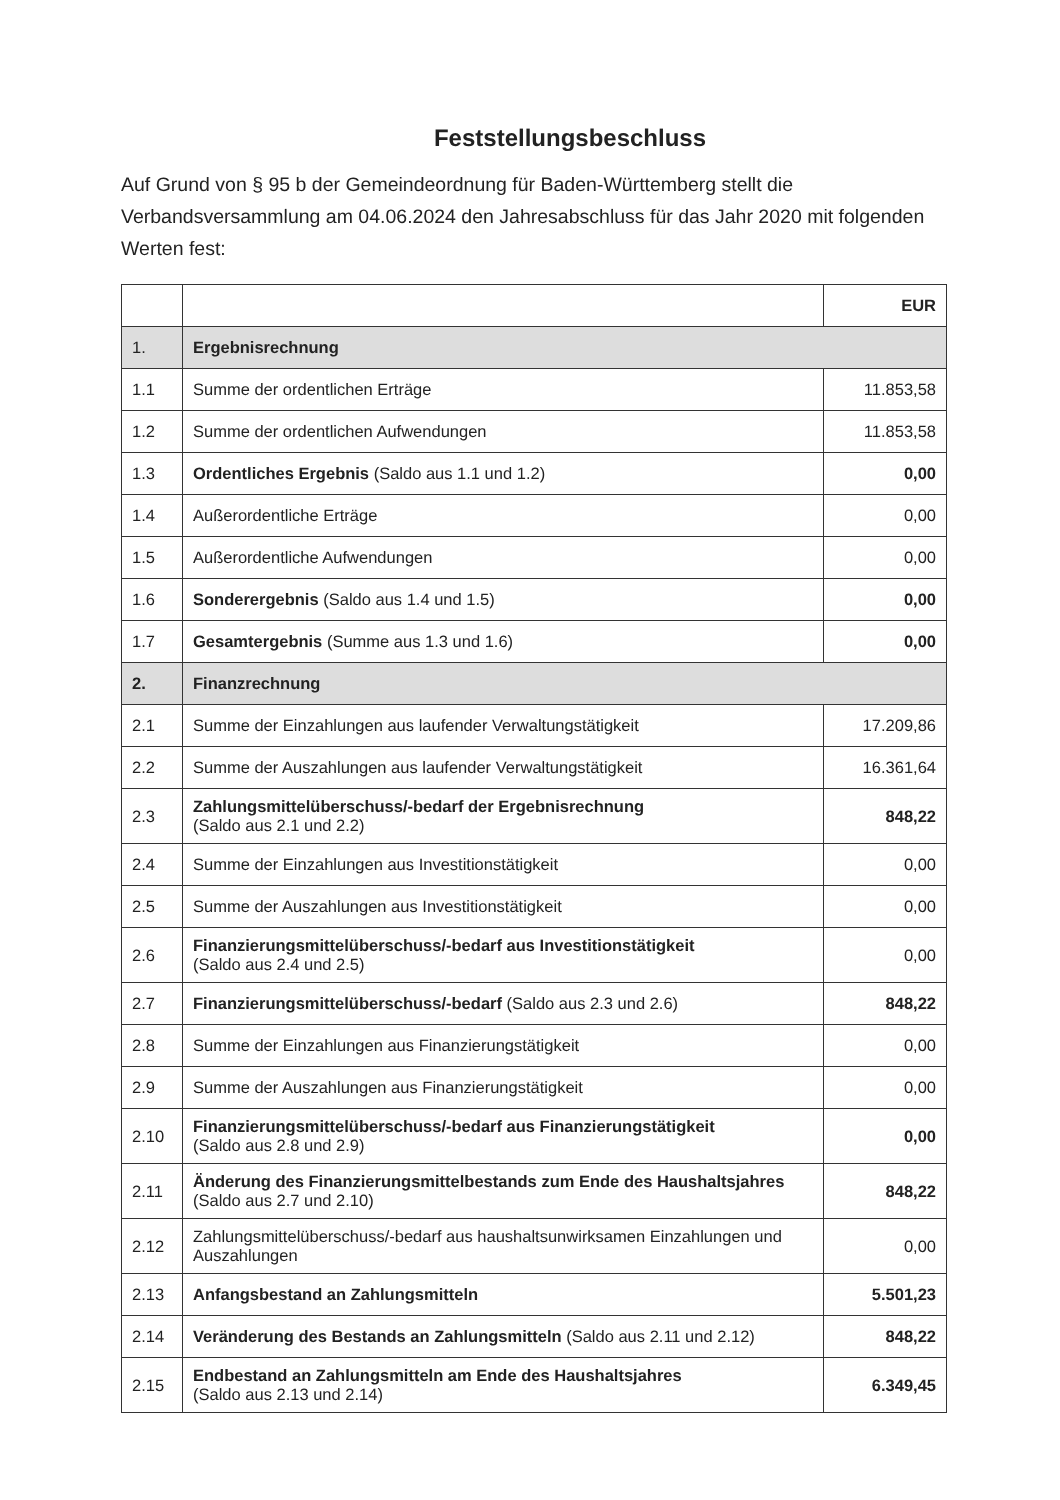Feststellungsbeschluss
Auf Grund von § 95 b der Gemeindeordnung für Baden-Württemberg stellt die Verbandsversammlung am 04.06.2024 den Jahresabschluss für das Jahr 2020 mit folgenden Werten fest:
| | | EUR |
| 1. | Ergebnisrechnung | |
| 1.1 | Summe der ordentlichen Erträge | 11.853,58 |
| 1.2 | Summe der ordentlichen Aufwendungen | 11.853,58 |
| 1.3 | Ordentliches Ergebnis (Saldo aus 1.1 und 1.2) | 0,00 |
| 1.4 | Außerordentliche Erträge | 0,00 |
| 1.5 | Außerordentliche Aufwendungen | 0,00 |
| 1.6 | Sonderergebnis (Saldo aus 1.4 und 1.5) | 0,00 |
| 1.7 | Gesamtergebnis (Summe aus 1.3 und 1.6) | 0,00 |
| 2. | Finanzrechnung | |
| 2.1 | Summe der Einzahlungen aus laufender Verwaltungstätigkeit | 17.209,86 |
| 2.2 | Summe der Auszahlungen aus laufender Verwaltungstätigkeit | 16.361,64 |
| 2.3 | Zahlungsmittelüberschuss/-bedarf der Ergebnisrechnung (Saldo aus 2.1 und 2.2) | 848,22 |
| 2.4 | Summe der Einzahlungen aus Investitionstätigkeit | 0,00 |
| 2.5 | Summe der Auszahlungen aus Investitionstätigkeit | 0,00 |
| 2.6 | Finanzierungsmittelüberschuss/-bedarf aus Investitionstätigkeit (Saldo aus 2.4 und 2.5) | 0,00 |
| 2.7 | Finanzierungsmittelüberschuss/-bedarf (Saldo aus 2.3 und 2.6) | 848,22 |
| 2.8 | Summe der Einzahlungen aus Finanzierungstätigkeit | 0,00 |
| 2.9 | Summe der Auszahlungen aus Finanzierungstätigkeit | 0,00 |
| 2.10 | Finanzierungsmittelüberschuss/-bedarf aus Finanzierungstätigkeit (Saldo aus 2.8 und 2.9) | 0,00 |
| 2.11 | Änderung des Finanzierungsmittelbestands zum Ende des Haushaltsjahres (Saldo aus 2.7 und 2.10) | 848,22 |
| 2.12 | Zahlungsmittelüberschuss/-bedarf aus haushaltsunwirksamen Einzahlungen und Auszahlungen | 0,00 |
| 2.13 | Anfangsbestand an Zahlungsmitteln | 5.501,23 |
| 2.14 | Veränderung des Bestands an Zahlungsmitteln (Saldo aus 2.11 und 2.12) | 848,22 |
| 2.15 | Endbestand an Zahlungsmitteln am Ende des Haushaltsjahres (Saldo aus 2.13 und 2.14) | 6.349,45 |